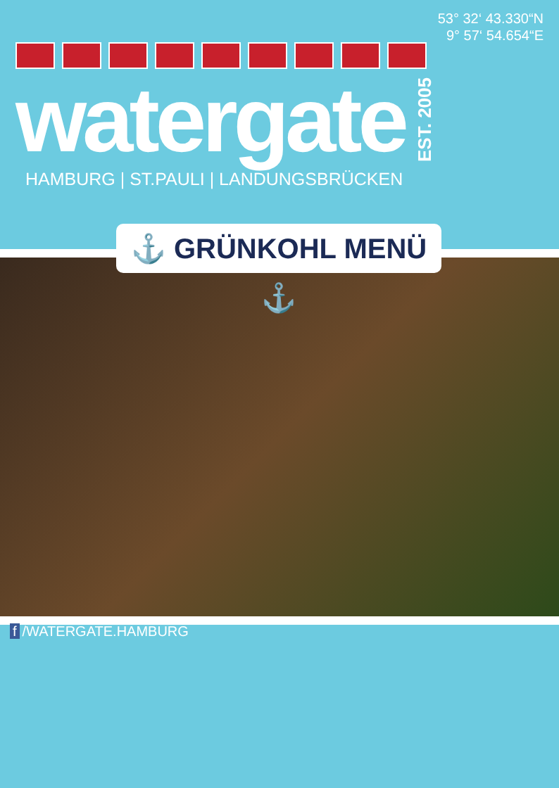53° 32‘ 43.330“N
9° 57‘ 54.654“E
watergate
EST. 2005
HAMBURG | ST.PAULI | LANDUNGSBRÜCKEN
⚓ GRÜNKOHL MENÜ ⚓
f /WATERGATE.HAMBURG